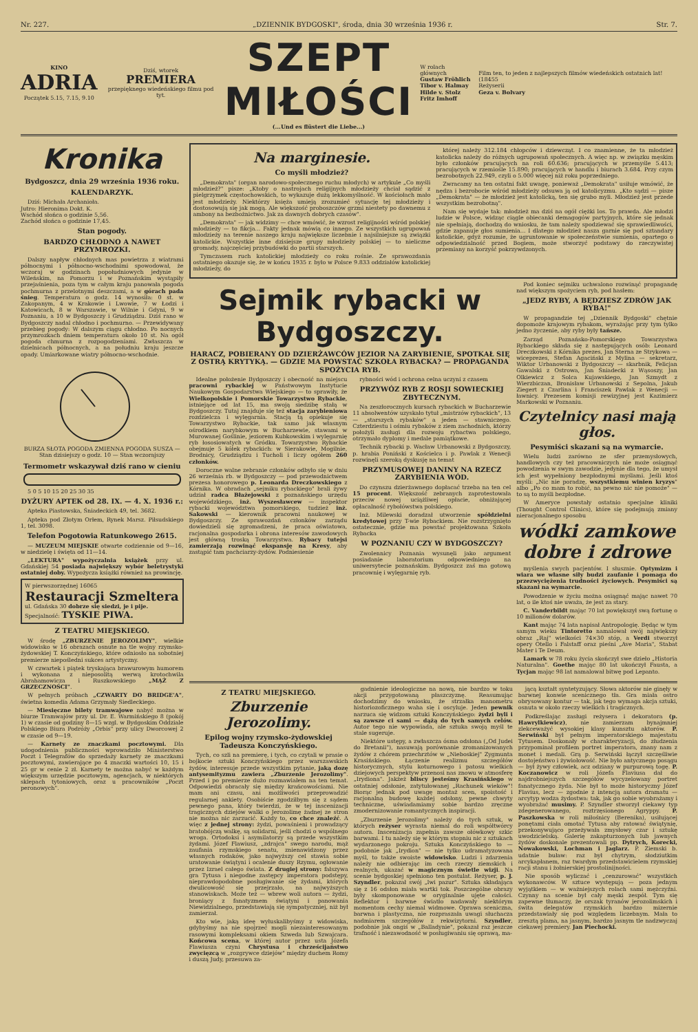Nr. 227. „DZIENNIK BYDGOSKI", środa, dnia 30 września 1936 r. Str. 7.
KINO
ADRIA
Początek 5.15, 7.15, 9.10
Dziś, wtorek
PREMIERA
przepięknego wiedeńskiego filmu pod tyt.
SZEPT MIŁOŚCI
(...Und es flüstert die Liebe...)
W rolach głównych
Gustaw Fröhlich
Tibor v. Halmay
Hilde v. Stolz
Fritz Imhoff
Film ten, to jeden z najlepszych filmów wiedeńskich ostatnich lat! (18455
Reżyserii
Geza v. Bolvary
Kronika
Bydgoszcz, dnia 29 września 1936 roku.
KALENDARZYK.
Dziś: Michała Archanioła.
Jutro: Hieronima Dokt. K.
Wschód słońca o godzinie 5,56.
Zachód słońca o godzinie 17,45.
Stan pogody.
BARDZO CHŁODNO A NAWET PRZYMROZKI.
Dalszy napływ chłodnych mas powietrza z wiatrami północnymi i północno-wschodnimi spowodował, że wczoraj w godzinach popołudniowych jedynie w Wileńskim, na Pomorzu i w Poznańskim wystąpiły przejaśnienia, poza tym w całym kraju panowała pogoda pochmurna z przelotnymi deszczami, a w górach pada śnieg. Temperatura o godz. 14 wynosiła: 0 st. w Zakopanym, 4 w Krakowie i Lwowie, 7 w Łodzi i Katowicach, 8 w Warszawie, w Wilnie i Gdyni, 9 w Poznaniu, a 10 w Bydgoszczy i Grudziądzu. Dziś rano w Bydgoszczy nadal chłodno i pochmurno. — Przewidywany przebieg pogody: W dalszym ciągu chłodno. Po nocnych przymrozkach dniem temperatura około 10 st. Na ogół pogoda chmurna z rozpogodzeniami. Zwłaszcza w dzielnicach północnych, a na południu kraju jeszcze opady. Umiarkowane wiatry północno-wschodnie.
BURZA SŁOTA POGODA ZMIENNA POGODA SUSZA — Stan dzisiejszy o godz. 10 — Stan wczorajszy
Termometr wskazywał dziś rano w cieniu
5 0 5 10 15 20 25 30 35
DYŻURY APTEK od 28. IX. — 4. X. 1936 r.:
Apteka Piastowska, Śniadeckich 49, tel. 3682.
Apteka pod Złotym Orłem, Rynek Marsz. Piłsudskiego 1, tel. 3098.
Telefon Pogotowia Ratunkowego 2615.
— MUZEUM MIEJSKIE otwarte codziennie od 9—16, w niedzielę i święta od 11—14.
„LEKTURA" wypożyczalnia książek przy ul. Gdańskiej 54 posiada największy wybór beletrystyki ostatniej doby. Wypożycza książki również na prowincję.
W pierwszorzędnej 16065
Restauracji Szmeltera
ul. Gdańska 30 dobrze się siedzi, je i pije.
Specjalność: TYSKIE PIWA.
Z TEATRU MIEJSKIEGO.
W środę „ZBURZENIE JEROZOLIMY", wielkie widowisko w 16 obrazach osnute na tle wojny rzymsko-żydowskiej T. Konczyńskiego, które odniosło na sobotniej premierze niepośledni sukces artystyczny.
W czwartek i piątek tryskająca brawurowym humorem i wykonana z nieposolitą werwą krotochwila Abrahamowicza i Ruszkowskiego „MĄŻ Z GRZECZNOŚCI".
W pełnych próbach „CZWARTY DO BRIDGE'A", świetna komedia Adama Grzymały Siedleckiego.
— Miesięczne bilety tramwajowe nabyć można w biurze Tramwajów przy ul. Dr. E. Warmińskiego 8 (pokój 1) w czasie od godziny 8—15 wzgl. w Bydgoskim Oddziale Polskiego Biura Podróży „Orbis" przy ulicy Dworcowej 2 w czasie od 9—19.
— Karnety ze znaczkami pocztowymi. Dla udogodnienia publiczności wprowadziło Ministerstwo Poczt i Telegrafów do sprzedaży karnety ze znaczkami pocztowymi, zawierające po 4 znaczki wartości 10, 15 i 25 gr w cenie 2 zł. Karnety te można nabyć w każdym większym urzędzie pocztowym, agencjach, w niektórych sklepach tytoniowych, oraz u pracowników „Poczt peronowych".
Na marginesie.
Co myśli młodzież?
„Demokrata" (organ narodowo-społecznego ruchu młodych) w artykule „Co myśli młodzież?" pisze: „Ktoby o nastrojach religijnych młodzieży chciał sądzić z pielgrzymek częstochowskich, to wykazuje dużą lekkomyślność. W kościołach mało jest młodzieży. Niektórzy księża umieją zrozumieć sytuację tej młodzieży i dostosowują się jak mogą. Ale większość proboszczów grzmi niestety po dawnemu z ambony na bezbożnictwo. Jak za dawnych dobrych czasów".
„Demokrata" — jak widzimy — chce wmówić, że wzrost religijności wśród polskiej młodzieży — to fikcja... Fakty jednak mówią co innego. Ze wszystkich ugrupowań młodzieży na terenie naszego kraju największe liczebnie i najsilniejsze są związki katolickie. Wszystkie inne dzisiejsze grupy młodzieży polskiej — to nieliczne gromady, najczęściej przybudówki do partii starszych.
Tymczasem ruch katolickiej młodzieży co roku rośnie. Ze sprawozdania ostatniego okazuje się, że w końcu 1935 r. było w Polsce 9.833 oddziałów katolickiej młodzieży, do
której należy 312.184 chłopców i dziewcząt. I co znamienne, że ta młodzież katolicka należy do różnych ugrupowań społecznych. A więc np. w związku męskim było członków pracujących na roli 60.636; pracujących w przemyśle 5.413; pracujących w rzemiośle 15.890; pracujących w handlu i biurach 3.684. Przy czym bezrobotnych 22.949, czyli o 5.000 więcej niż roku poprzedniego.
Zwracamy na ten ostatni fakt uwagę, ponieważ „Demokrata" usiłuje wmówić, że nędza i bezrobocie wśród młodzieży odsuwa ją od katolicyzmu. „Kto sądzi — pisze „Demokrata" — że młodzież jest katolicką, ten się grubo myli. Młodzież jest przede wszystkim bezrobotną".
Nam się wydaje tak: młodzież ma dziś na ogół ciężki los. To prawda. Ale młodzi ludzie w Polsce, widząc ciągle obiecanki demagogów partyjnych, które się jednak nie spełniają, dochodzą do wniosku, że tam należy spodziewać się sprawiedliwości, gdzie zapanuje głos sumienia... I dlatego młodzież nasza garnie się pod sztandary katolickie, gdyż rozumie, że ugruntowanie w społeczeństwie sumienia, opartego o odpowiedzialność przed Bogiem, może stworzyć podstawy do rzeczywistej przemiany na korzyść pokrzywdzonych.
Sejmik rybacki w Bydgoszczy.
HARACZ, POBIERANY OD DZIERŻAWCÓW JEZIOR NA ZARYBIENIE, SPOTKAŁ SIĘ Z OSTRĄ KRYTYKĄ. — GDZIE MA POWSTAĆ SZKOŁA RYBACKA? — PROPAGANDA SPOŻYCIA RYB.
Idealne położenie Bydgoszczy i obecność na miejscu pracowni rybackiej w Państwowym Instytucie Naukowym Gospodarstwa Wiejskiego — to sprawiły, że Wielkopolskie i Pomorskie Towarzystwo Rybackie, istniejące od lat 15, ma swoją siedzibę stałą w Bydgoszczy. Tutaj znajduje się też stacja zarybieniowa rozdzielcza i wylęgarnia. Stacją tą opiekuje się Towarzystwo Rybackie, tak samo jak własnym ośrodkiem narybkowym w Bucharzewie, stawami w Murowanej Goślinie, jeziorem Kubkowskim i wylęgarnię ryb łososiowatych w Gródku. Towarzystwo Rybackie obejmuje 5 kółek rybackich: w Sierakowie, Mogilnie, Brodnicy, Grudziądzu i Tucholi i liczy ogółem 260 członków.
Doroczne walne zebranie członków odbyło się w dniu 26 września rb. w Bydgoszczy — pod przewodnictwem prezesa honorowego p. Leonarda Dreczkowskiego z Kórnika. W obradach „sejmiku rybackiego" brali żywy udział radca Błażejowski z poznańskiego urzędu wojewódzkiego, inż. Wyszesławcew — inspektor rybacki województwa pomorskiego, tudzież inż. Sakowski — kierownik pracowni naukowej w Bydgoszczy. Ze sprawozdań członków zarządu dowiedzieli się zgromadzeni, że praca oświatowa, racjonalna gospodarka i obrona interesów zawodowych jest główną troską Towarzystwa. Rybacy tutejsi zamierzają rozwinąć ekspansję na Kresy, aby zastąpić tam pachciarzy-żydów. Podniesienie
rybności wód i ochrona celna uczyni z czasem
PRZYWÓZ RYB Z ROSJI SOWIECKIEJ ZBYTECZNYM.
Na zeszłorocznych kursach rybackich w Bucharzewie 11 absolwentów uzyskało tytuł „mistrzów rybackich", 13 — „starszych rybaków" a jeden — stawniczego. Czterdziestu i ośmiu rybaków z ziem zachodnich, którzy położyli zasługi dla rozwoju rybactwa polskiego, otrzymało dyplomy i medale pamiątkowe.
Technik rybacki p. Wacław Urbanowski z Bydgoszczy, p. hrabia Poniński z Kościelca i p. Pawlak z Wenecji rozwinęli szeroką dyskusję na temat
PRZYMUSOWEJ DANINY NA RZECZ ZARYBIENIA WÓD.
Do czynszu dzierżawnego dopłacać trzeba na ten cel 15 procent. Większość zebranych zaprotestowała przeciw nowej uciążliwej opłacie, obniżającej opłacalność rybołówstwa polskiego.
Inż. Milewski doradzał utworzenie spółdzielni kredytowej przy T-wie Rybackiem. Nie rozstrzygnięto ostatecznie, gdzie ma powstać projektowana Szkoła Rybacka
W POZNANIU CZY W BYDGOSZCZY?
Zwolennicy Poznania wysunęli jako argument posiadanie laboratorium odpowiedniego na uniwersytecie poznańskim. Bydgoszcz zaś ma gotową pracownię i wylęgarnię ryb.
Pod koniec sejmiku uchwalono rozwinąć propagandę nad większym spożyciem ryb, pod hasłem:
„JEDZ RYBY, A BĘDZIESZ ZDRÓW JAK RYBA!"
W propagandzie tej „Dziennik Bydgoski" chętnie dopomoże krajowym rybakom, wyrażając przy tym tylko jedno życzenie, aby ryby były tańsze.
Zarząd Poznańsko-Pomorskiego Towarzystwa Rybackiego składa się z następujących osób: Leonard Dreczkowski z Kórnika prezes, Jan Sterna ze Strykowa — wiceprezes, Stefan Agaciński z Mylina — sekretarz, Wiktor Urbanowski z Bydgoszczy — skarbnik, Felicjan Gawalski z Ostrowa, Jan Śniadecki z Wąsoszy, Jan Olkiewicz z Solca Kujawskiego, Jan Szmydt z Wierzbiczan, Bronisław Urbanowski z Sepolna, Jakub Ziegert z Czarlina i Franciszek Pawlak z Wenecji — ławnicy. Prezesem komisji rewizyjnej jest Kazimierz Markowski w Poznaniu.
Czytelnicy nasi mają głos.
Pesymiści skazani są na wymarcie.
Wielu ludzi zarówno ze sfer przemysłowych, handlowych czy też pracowniczych nie może osiągnąć powodzenia w swym zawodzie, jedynie dla tego, że umysł ich jest wypełniony bezpłodnymi myślami. Jeśli ktoś myśli: „Nic nie poradzę, wszystkiemu winien kryzys" albo „Po co mam to robić, na pewno nic nie pomoże" — to są to myśli bezpłodne.
W Ameryce powstały ostatnio specjalne kliniki (Thought Control Clinics), które się podejmują zmiany nieracjonalnego sposobu
wódki zamkowe dobre i zdrowe
myślenia swych pacjentów. I słusznie. Optymizm i wiara we własne siły budzi zaufanie i pomaga do przezwyciężenia trudności życiowych. Pesymiści są skazani na wymarcie.
Powodzenie w życiu można osiągnąć mając nawet 70 lat, o ile ktoś nie uważa, że jest za stary.
C. Vanderbildt mając 70 lat powiększył swą fortunę o 10 milionów dolarów.
Kant mając 74 lata napisał Antropologię. Będąc w tym samym wieku Tintoretto namalował swój największy obraz „Raj" wielkości 74×30 stóp, a Verdi stworzył opery Otello i Falstaff oraz pieśni „Ave Maria", Stabat Mater i Te Deum.
Lamark w 78 roku życia skończył swe dzieło „Historia Naturalna". Goethe mając 80 lat ukończył Fausta, a Tycjan mając 98 lat namalował bitwę pod Lepanto.
Z TEATRU MIEJSKIEGO.
Zburzenie Jerozolimy.
Epilog wojny rzymsko-żydowskiej Tadeusza Konczyńskiego.
Tych, co szli na premierę, i tych, co czytali w prasie o bojkocie sztuki Konczyńskiego przez warszawskich żydów, interesuje przede wszystkim pytanie, jaką dozę antysemityzmu zawiera „Zburzenie Jerozolimy". Przed i po premierze dużo rozmawiałem na ten temat. Odpowiedzi obracały się między krańcowościami. Nie mam ani czasu, ani możliwości przeprowadzić regularnej ankiety. Osobiście zgodziłbym się z sądem pewnego pana, który twierdzi, że w tej inscenizacji tragicznych dziejów walki o Jerozolimę żadnej ze stron nie można nic zarzucić. Każdy to, co chce znaleźć. A więc z jednej strony: żydzi, powaśnieni i prowadzący bratobójczą walkę, są solidarni, jeśli chodzi o wspólnego wroga. Ortodoksi i asymilatorzy są przede wszystkim żydami. Józef Flawiusz, „zdrajca" swego narodu, mąż zaufania rzymskiego senatu, znienawidzony przez własnych rodaków, jako najwyższy cel stawia sobie uratowanie świątyni i ocalenie duszy Rzymu, ogłowanie przez Izrael całego świata. Z drugiej strony: fałszywa gra Tytusa i niegodne zastępcy imperatora podstępy, nieprawdopodobne posługiwanie się żydami, których dwulicowość się przejrzało, na najwyższych stanowiskach. Może też — wbrew woli autora — żydzi, broniący z fanatyzmem świątyni i panowania Niewidzialnego, przedstawiają się sympatyczniej, niż był zamierzał.
Kto wie, jaką ideę wyłuskalibyśmy z widowiska, gdybyśmy na nie spojrzeć mogli niezainteresowanym rasowymi kompleksami okiem Szweda lub Szwajcara. Końcowa scena, w której autor przez usta Józefa Flawiusza czyni Chrystusa i chrześcijaństwo zwycięzcą w „rozgrywce dziejów" między duchem Romy i duszą Judy, przesuwa za-
gadnienie ideologiczne na nową, nie bardzo w toku akcji przygotowaną płaszczyznę. Reasumując dochodzimy do wniosku, że strzałka manometru historiozoficznego waha się i oscyluje. Jeden pewnik narzuca się widzom sztuki Konczyńskiego: żydzi byli i są zawsze ci sami — dążą do tych samych celów. Autor tego nie wypowiada, ale sztuka swoją myśl te stale sugeruje.
Niektóre ustępy, a zwłaszcza ósma odsłona („Od Judei do Bretanii"), nasuwają porównanie zromanizowanych żydów z chórem przechrztów w „Nieboskiej" Zygmunta Krasińskiego. Łączenie realizmu szczegółów historycznych, stylu koturnowego i patosu wielkich dziejowych perspektyw przenosi nas znowu w atmosferę „Irydiona". Jakżeż bliscy jesteśmy Krasińskiego w ostatniej odsłonie, zatytułowanej „Rachunek wieków"! Biorąc jednak pod uwagę montaż scen, spoistość i racjonalną budowę każdej odsłony, pewne chwyty techniczne, uświadamiamy sobie bardzo zręczne zmodernizowanie romantycznych inspiracji.
„Zburzenie Jerozolimy" należy do tych sztuk, w których reżyser wyrasta niemal do roli współtwórcy autora. Inscenizacja zapełnia zawsze ołówkowy szkic barwami. I tu należy się w którym stopniu nic z sztukach wydarzonego pokroju. Sztuka Konczyńskiego to — podobnie jak „Irydion" — nie tylko udramatyzowana myśl, to także swoiste widowisko. Ludzi i zdarzenia należy nie odbierając im cech rzeczy ziemskich i realnych, ukazać w magicznym świetle wizji. Na scenie bydgoskiej spełniono ten postulat. Reżyser, p. J. Szyndler, pokazał swój „lwi pazur". Sztuka składająca się z 16 odsłon miała wartki tok. Poszczególne obrazy były skomponowane w oryginalnie ujęte całości. Reflektor i barwne światło nadawały niektórym momentom cechy niemal widmowe. Oprawa sceniczna, barwna i plastyczna, nie rozpraszała uwagi słuchacza nadmiarem szczegółów z rekwizytorni. Szyndler, podobnie jak ongiś w „Balladynie", pokazał raz jeszcze trafność i niezawodność w posługiwaniu się oprawą, ma-
jącą kształt syntetyzujący. Słowa aktorów nie ginęły w barwnej konwie scenicznego tła. Gra miała ostro obrysowany kontur — tak, jak tego wymaga akcja sztuki, osnuta w około rzeczy wielkich i tragicznych.
Podkreślając zasługi reżysera i dekoratora (p. Hawrylkiewicz), nie zamierzam bynajmniej zlekceważyć wysokiej klasy kunsztu aktorów. P. Serwiński był pełnym imperatorskiego majestatu Tytusem. Doskonały w charakteryzacji, do złudzenia przypominał profilem portret imperatora, znany nam z monet i medali. Grą p. Serwiński łączył szczęśliwie dostojeństwo i żywiołowość. Nie było antycznego posągu — był żywy człowiek, acz odziany w purpurową togę. P. Koczanowicz w roli Józefa Flaviusa dał do najdrobniejszych szczegółów wycyzelowany portret fanatycznego żyda. Nie był to może historyczny Józef Flavius, lecz — zgodnie z intencją autora dramatu — arcytyp wodza żydostwa: tak, jak go sobie wyobrażamy i wyobrażać musimy. P. Szyndler stworzył ciekawy typ zdegenerowanego, roztrzęsionego Agryppy. P. Paszkowska w roli miłośnicy (Berenika), usiłującej ponętami ciała omotać Tytusa aby ratować świątynię, przekonywująco przeżywała zmysłowy czar i sztukę uwodzicielską. Galerię zakapturzonych lub jawnych żydów doskonale prezentowali pp. Dytrych, Korecki, Nowakowski, Lochman i Jaglarz. P. Ziemski b. udatnie buław: raz był chytrym, słodziutkim arcykapłanem, raz twardym przedstawicielem rzymskiej racji stanu i żołnierskiej prostolinijności.
Nie sposób wyliczać i „cenzurować" wszystkich wykonawców. W sztuce występują — poza jednym wyjątkiem — w ważniejszych rolach sami mężczyźni. Czynny na scenie był cały męski zespół. Tym się zapewne tłumaczy, że orszak tyranów jerozolimskich i świta delegatów rzymskich bardzo mizernie przedstawiały się pod względem liczebnym. Mała to zresztą plama, na jasnym, bardzo jasnym tle nadzwyczaj ciekawej premiery. Jan Piechocki.